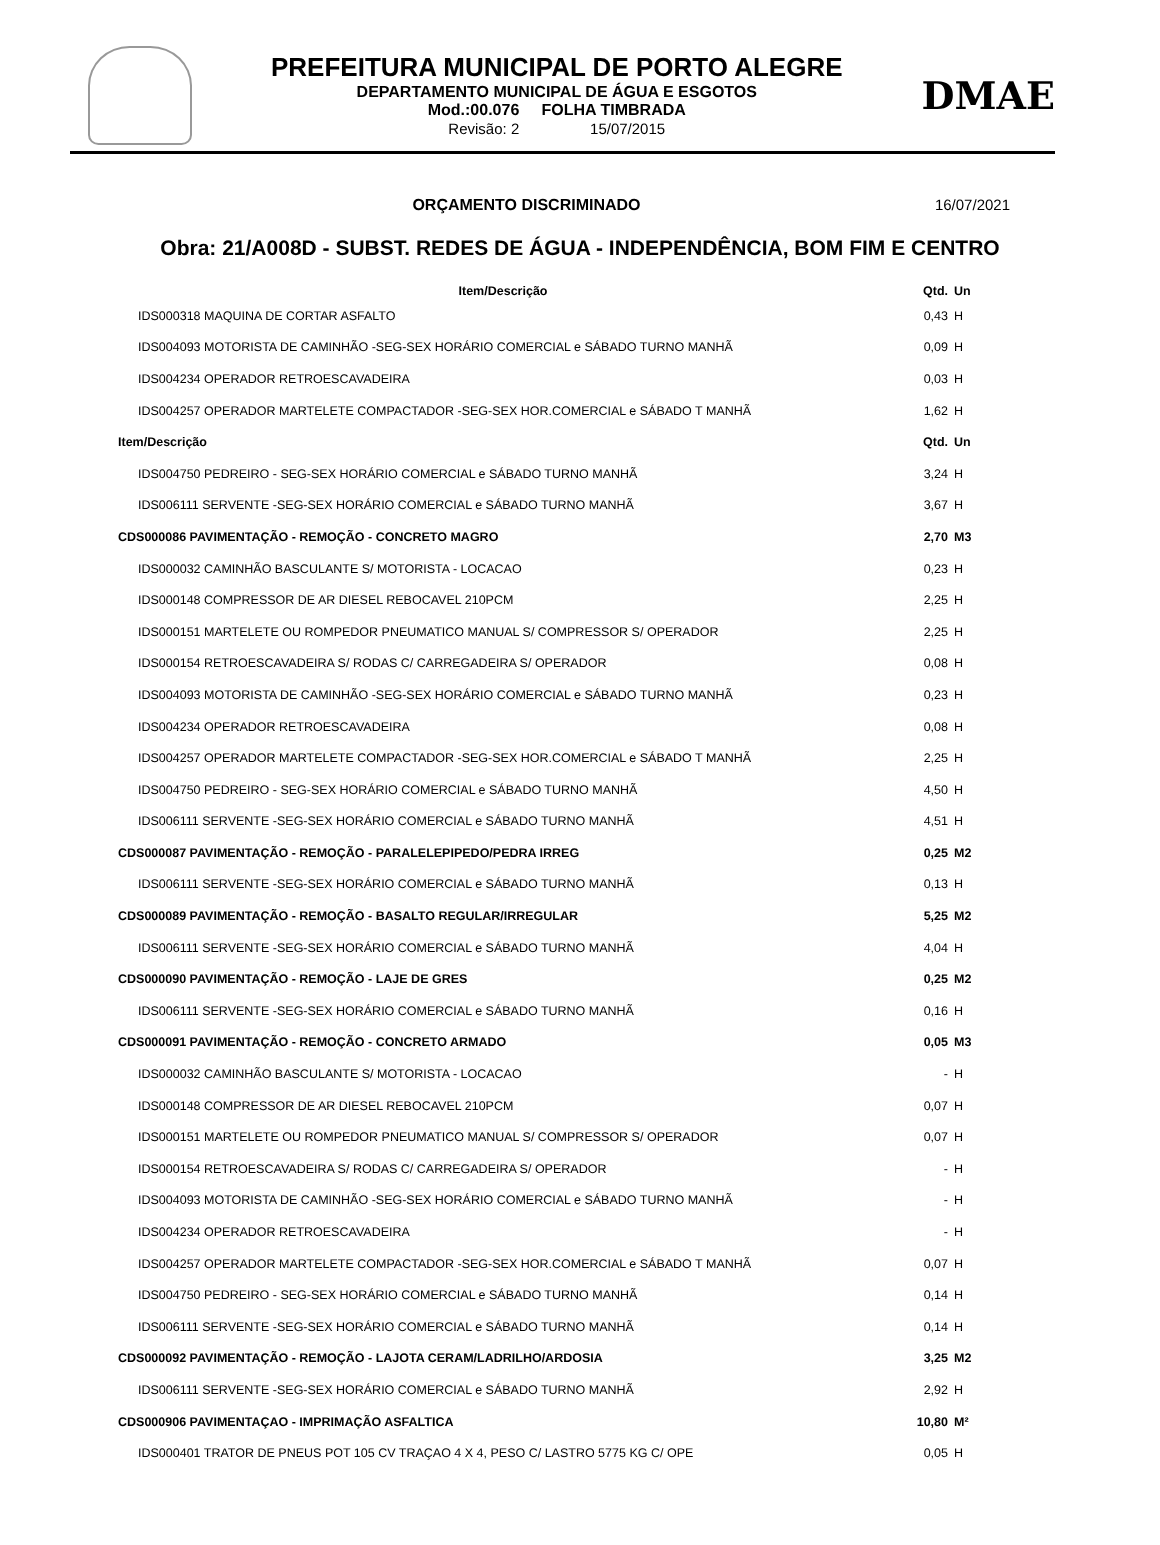PREFEITURA MUNICIPAL DE PORTO ALEGRE
DEPARTAMENTO MUNICIPAL DE ÁGUA E ESGOTOS
Mod.:00.076 FOLHA TIMBRADA
Revisão: 2 15/07/2015
DMAE
ORÇAMENTO DISCRIMINADO 16/07/2021
Obra: 21/A008D - SUBST. REDES DE ÁGUA - INDEPENDÊNCIA, BOM FIM E CENTRO
| Item/Descrição | Qtd. | Un |
| --- | --- | --- |
| IDS000318 MAQUINA DE CORTAR ASFALTO | 0,43 | H |
| IDS004093 MOTORISTA DE CAMINHÃO -SEG-SEX HORÁRIO COMERCIAL e SÁBADO TURNO MANHÃ | 0,09 | H |
| IDS004234 OPERADOR RETROESCAVADEIRA | 0,03 | H |
| IDS004257 OPERADOR MARTELETE COMPACTADOR -SEG-SEX HOR.COMERCIAL e SÁBADO T MANHÃ | 1,62 | H |
| Item/Descrição | Qtd. | Un |
| IDS004750 PEDREIRO - SEG-SEX HORÁRIO COMERCIAL e SÁBADO TURNO MANHÃ | 3,24 | H |
| IDS006111 SERVENTE -SEG-SEX HORÁRIO COMERCIAL e SÁBADO TURNO MANHÃ | 3,67 | H |
| CDS000086 PAVIMENTAÇÃO - REMOÇÃO - CONCRETO MAGRO | 2,70 | M3 |
| IDS000032 CAMINHÃO BASCULANTE S/ MOTORISTA - LOCACAO | 0,23 | H |
| IDS000148 COMPRESSOR DE AR DIESEL REBOCAVEL 210PCM | 2,25 | H |
| IDS000151 MARTELETE OU ROMPEDOR PNEUMATICO MANUAL S/ COMPRESSOR S/ OPERADOR | 2,25 | H |
| IDS000154 RETROESCAVADEIRA S/ RODAS C/ CARREGADEIRA S/ OPERADOR | 0,08 | H |
| IDS004093 MOTORISTA DE CAMINHÃO -SEG-SEX HORÁRIO COMERCIAL e SÁBADO TURNO MANHÃ | 0,23 | H |
| IDS004234 OPERADOR RETROESCAVADEIRA | 0,08 | H |
| IDS004257 OPERADOR MARTELETE COMPACTADOR -SEG-SEX HOR.COMERCIAL e SÁBADO T MANHÃ | 2,25 | H |
| IDS004750 PEDREIRO - SEG-SEX HORÁRIO COMERCIAL e SÁBADO TURNO MANHÃ | 4,50 | H |
| IDS006111 SERVENTE -SEG-SEX HORÁRIO COMERCIAL e SÁBADO TURNO MANHÃ | 4,51 | H |
| CDS000087 PAVIMENTAÇÃO - REMOÇÃO - PARALELEPIPEDO/PEDRA IRREG | 0,25 | M2 |
| IDS006111 SERVENTE -SEG-SEX HORÁRIO COMERCIAL e SÁBADO TURNO MANHÃ | 0,13 | H |
| CDS000089 PAVIMENTAÇÃO - REMOÇÃO - BASALTO REGULAR/IRREGULAR | 5,25 | M2 |
| IDS006111 SERVENTE -SEG-SEX HORÁRIO COMERCIAL e SÁBADO TURNO MANHÃ | 4,04 | H |
| CDS000090 PAVIMENTAÇÃO - REMOÇÃO - LAJE DE GRES | 0,25 | M2 |
| IDS006111 SERVENTE -SEG-SEX HORÁRIO COMERCIAL e SÁBADO TURNO MANHÃ | 0,16 | H |
| CDS000091 PAVIMENTAÇÃO - REMOÇÃO - CONCRETO ARMADO | 0,05 | M3 |
| IDS000032 CAMINHÃO BASCULANTE S/ MOTORISTA - LOCACAO | - | H |
| IDS000148 COMPRESSOR DE AR DIESEL REBOCAVEL 210PCM | 0,07 | H |
| IDS000151 MARTELETE OU ROMPEDOR PNEUMATICO MANUAL S/ COMPRESSOR S/ OPERADOR | 0,07 | H |
| IDS000154 RETROESCAVADEIRA S/ RODAS C/ CARREGADEIRA S/ OPERADOR | - | H |
| IDS004093 MOTORISTA DE CAMINHÃO -SEG-SEX HORÁRIO COMERCIAL e SÁBADO TURNO MANHÃ | - | H |
| IDS004234 OPERADOR RETROESCAVADEIRA | - | H |
| IDS004257 OPERADOR MARTELETE COMPACTADOR -SEG-SEX HOR.COMERCIAL e SÁBADO T MANHÃ | 0,07 | H |
| IDS004750 PEDREIRO - SEG-SEX HORÁRIO COMERCIAL e SÁBADO TURNO MANHÃ | 0,14 | H |
| IDS006111 SERVENTE -SEG-SEX HORÁRIO COMERCIAL e SÁBADO TURNO MANHÃ | 0,14 | H |
| CDS000092 PAVIMENTAÇÃO - REMOÇÃO - LAJOTA CERAM/LADRILHO/ARDOSIA | 3,25 | M2 |
| IDS006111 SERVENTE -SEG-SEX HORÁRIO COMERCIAL e SÁBADO TURNO MANHÃ | 2,92 | H |
| CDS000906 PAVIMENTAÇAO - IMPRIMAÇÃO ASFALTICA | 10,80 | M² |
| IDS000401 TRATOR DE PNEUS POT 105 CV TRAÇAO 4 X 4, PESO C/ LASTRO 5775 KG C/ OPE | 0,05 | H |